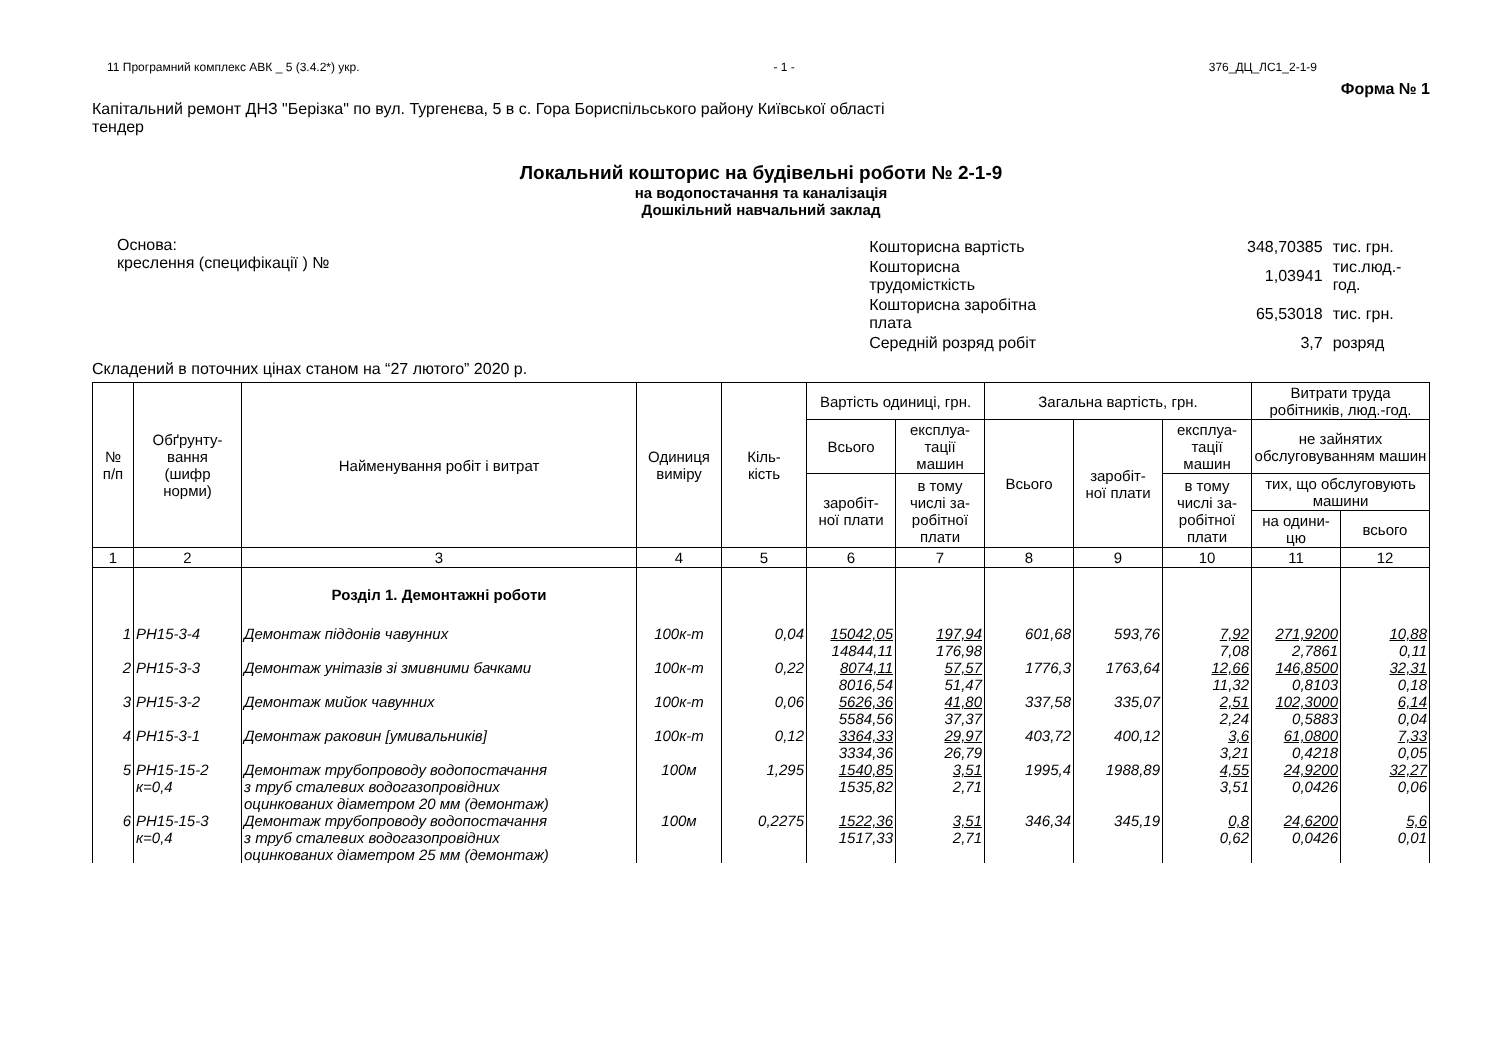11 Програмний комплекс АВК _ 5 (3.4.2*) укр. - 1 - 376_ДЦ_ЛС1_2-1-9
Форма № 1
Капітальний ремонт ДНЗ "Берізка" по вул. Тургенєва, 5 в с. Гора Бориспільського району Київської області
тендер
Локальний кошторис на будівельні роботи № 2-1-9
на водопостачання та каналізація
Дошкільний навчальний заклад
Основа:
креслення (специфікації ) №
| Кошторисна вартість | 348,70385 | тис. грн. |
| Кошторисна трудомісткість | 1,03941 | тис.люд.-год. |
| Кошторисна заробітна плата | 65,53018 | тис. грн. |
| Середній розряд робіт | 3,7 | розряд |
Складений в поточних цінах станом на “27 лютого” 2020 р.
| № п/п | Обґрунту- вання (шифр норми) | Найменування робіт і витрат | Одиниця виміру | Кіль- кість | Вартість одиниці, грн. | | Загальна вартість, грн. | | | Витрати труда робітників, люд.-год. | |
| --- | --- | --- | --- | --- | --- | --- | --- | --- | --- | --- | --- |
| | | | | | Всього | експлуа- тації машин | Всього | заробіт- ної плати | експлуа- тації машин | не зайнятих обслуговуванням машин | |
| | | | | | заробіт- ної плати | в тому числі за- робітної плати | | | в тому числі за- робітної плати | тих, що обслуговують машини | |
| | | | | | | | | | | на одини- цю | всього |
| 1 | 2 | 3 | 4 | 5 | 6 | 7 | 8 | 9 | 10 | 11 | 12 |
| | | Розділ 1. Демонтажні роботи | | | | | | | | | |
| 1 | РН15-3-4 | Демонтаж піддонів чавунних | 100к-т | 0,04 | 15042,05 14844,11 | 197,94 176,98 | 601,68 | 593,76 | 7,92 7,08 | 271,9200 2,7861 | 10,88 0,11 |
| 2 | РН15-3-3 | Демонтаж унітазів зі змивними бачками | 100к-т | 0,22 | 8074,11 8016,54 | 57,57 51,47 | 1776,3 | 1763,64 | 12,66 11,32 | 146,8500 0,8103 | 32,31 0,18 |
| 3 | РН15-3-2 | Демонтаж мийок чавунних | 100к-т | 0,06 | 5626,36 5584,56 | 41,80 37,37 | 337,58 | 335,07 | 2,51 2,24 | 102,3000 0,5883 | 6,14 0,04 |
| 4 | РН15-3-1 | Демонтаж раковин [умивальників] | 100к-т | 0,12 | 3364,33 3334,36 | 29,97 26,79 | 403,72 | 400,12 | 3,6 3,21 | 61,0800 0,4218 | 7,33 0,05 |
| 5 | РН15-15-2 к=0,4 | Демонтаж трубопроводу водопостачання з труб сталевих водогазопровідних оцинкованих діаметром 20 мм (демонтаж) | 100м | 1,295 | 1540,85 1535,82 | 3,51 2,71 | 1995,4 | 1988,89 | 4,55 3,51 | 24,9200 0,0426 | 32,27 0,06 |
| 6 | РН15-15-3 к=0,4 | Демонтаж трубопроводу водопостачання з труб сталевих водогазопровідних оцинкованих діаметром 25 мм (демонтаж) | 100м | 0,2275 | 1522,36 1517,33 | 3,51 2,71 | 346,34 | 345,19 | 0,8 0,62 | 24,6200 0,0426 | 5,6 0,01 |